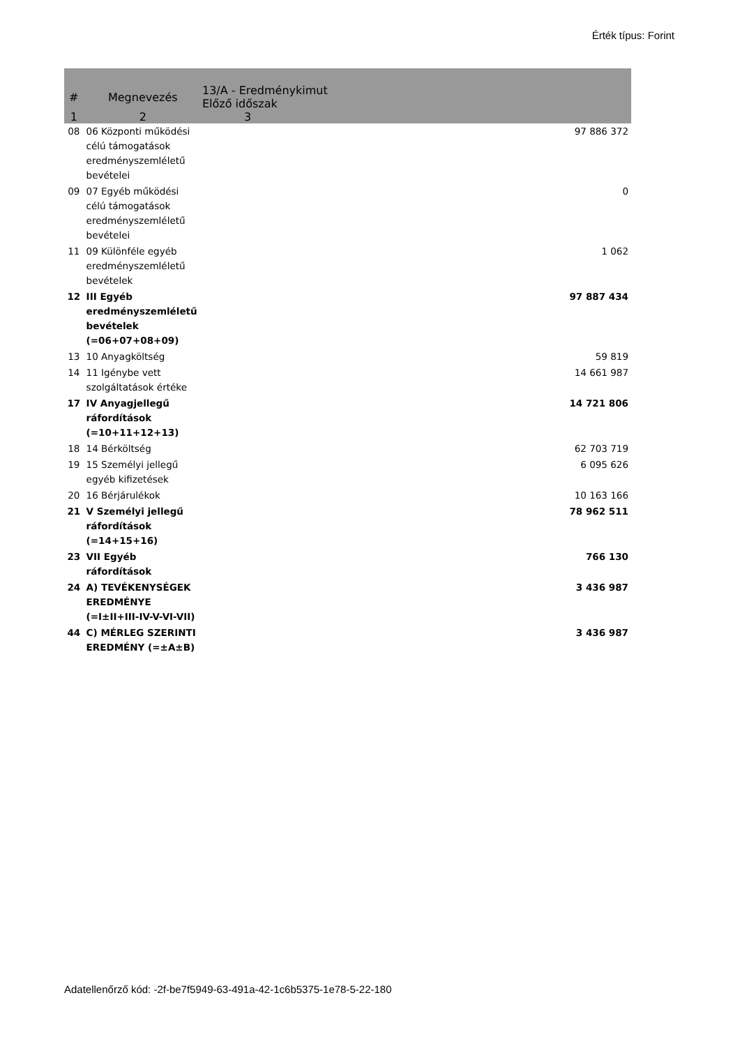Érték típus: Forint
| # | Megnevezés | 13/A - Eredménykimut Előző időszak |
| --- | --- | --- |
| 1 | 2 | 3 |
| 08 | 06 Központi működési célú támogatások eredményszemléletű bevételei | 97 886 372 |
| 09 | 07 Egyéb működési célú támogatások eredményszemléletű bevételei | 0 |
| 11 | 09 Különféle egyéb eredményszemléletű bevételek | 1 062 |
| 12 | III Egyéb eredményszemléletű bevételek (=06+07+08+09) | 97 887 434 |
| 13 | 10 Anyagköltség | 59 819 |
| 14 | 11 Igénybe vett szolgáltatások értéke | 14 661 987 |
| 17 | IV Anyagjellegű ráfordítások (=10+11+12+13) | 14 721 806 |
| 18 | 14 Bérköltség | 62 703 719 |
| 19 | 15 Személyi jellegű egyéb kifizetések | 6 095 626 |
| 20 | 16 Bérjárulékok | 10 163 166 |
| 21 | V Személyi jellegű ráfordítások (=14+15+16) | 78 962 511 |
| 23 | VII Egyéb ráfordítások | 766 130 |
| 24 | A) TEVÉKENYSÉGEK EREDMÉNYE (=I±II+III-IV-V-VI-VII) | 3 436 987 |
| 44 | C) MÉRLEG SZERINTI EREDMÉNY (=±A±B) | 3 436 987 |
Adatellenőrző kód: -2f-be7f5949-63-491a-42-1c6b5375-1e78-5-22-180